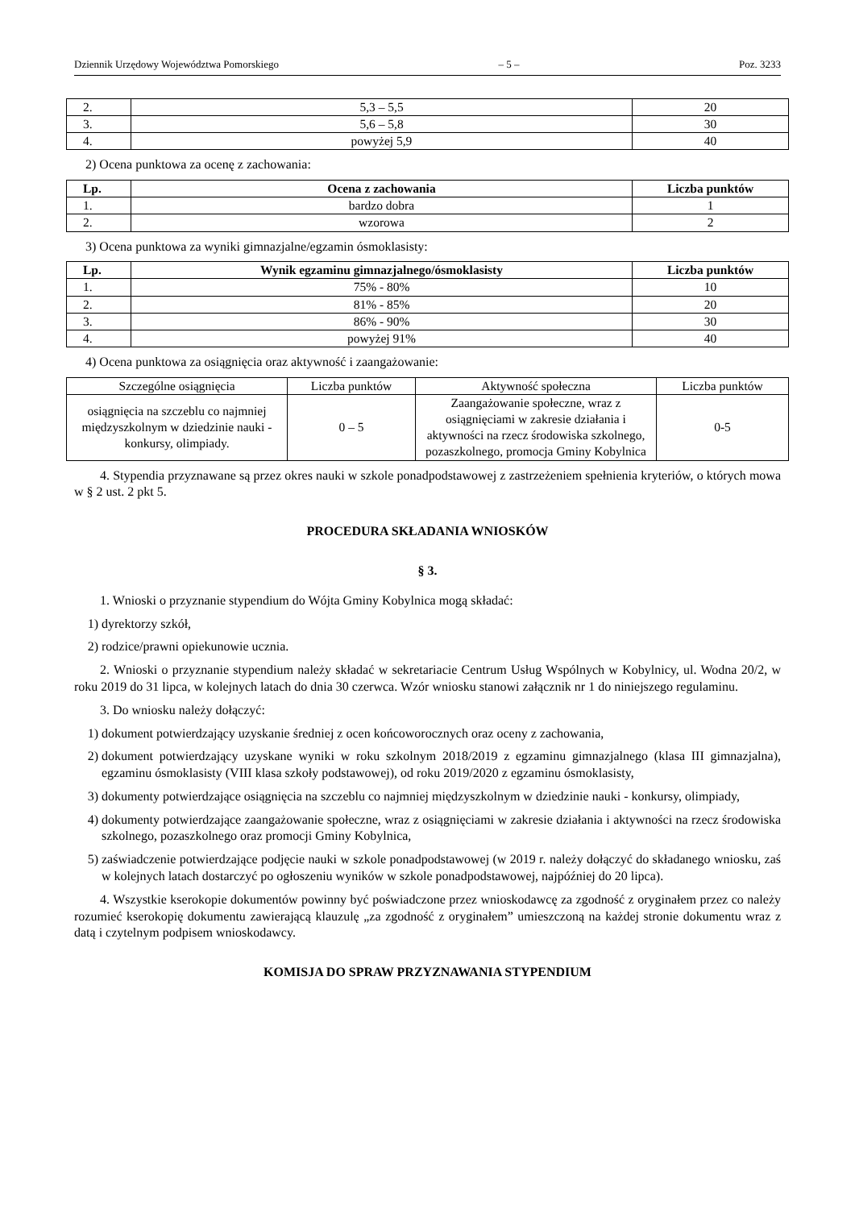Dziennik Urzędowy Województwa Pomorskiego – 5 – Poz. 3233
| 2. | 5,3 – 5,5 | 20 |
| 3. | 5,6 – 5,8 | 30 |
| 4. | powyżej 5,9 | 40 |
2) Ocena punktowa za ocenę z zachowania:
| Lp. | Ocena z zachowania | Liczba punktów |
| --- | --- | --- |
| 1. | bardzo dobra | 1 |
| 2. | wzorowa | 2 |
3) Ocena punktowa za wyniki gimnazjalne/egzamin ósmoklasisty:
| Lp. | Wynik egzaminu gimnazjalnego/ósmoklasisty | Liczba punktów |
| --- | --- | --- |
| 1. | 75% - 80% | 10 |
| 2. | 81% - 85% | 20 |
| 3. | 86% - 90% | 30 |
| 4. | powyżej 91% | 40 |
4) Ocena punktowa za osiągnięcia oraz aktywność i zaangażowanie:
| Szczególne osiągnięcia | Liczba punktów | Aktywność społeczna | Liczba punktów |
| osiągnięcia na szczeblu co najmniej międzyszkolnym w dziedzinie nauki - konkursy, olimpiady. | 0 – 5 | Zaangażowanie społeczne, wraz z osiągnięciami w zakresie działania i aktywności na rzecz środowiska szkolnego, pozaszkolnego, promocja Gminy Kobylnica | 0-5 |
4. Stypendia przyznawane są przez okres nauki w szkole ponadpodstawowej z zastrzeżeniem spełnienia kryteriów, o których mowa w § 2 ust. 2 pkt 5.
PROCEDURA SKŁADANIA WNIOSKÓW
§ 3.
1. Wnioski o przyznanie stypendium do Wójta Gminy Kobylnica mogą składać:
1) dyrektorzy szkół,
2) rodzice/prawni opiekunowie ucznia.
2. Wnioski o przyznanie stypendium należy składać w sekretariacie Centrum Usług Wspólnych w Kobylnicy, ul. Wodna 20/2, w roku 2019 do 31 lipca, w kolejnych latach do dnia 30 czerwca. Wzór wniosku stanowi załącznik nr 1 do niniejszego regulaminu.
3. Do wniosku należy dołączyć:
1) dokument potwierdzający uzyskanie średniej z ocen końcoworocznych oraz oceny z zachowania,
2) dokument potwierdzający uzyskane wyniki w roku szkolnym 2018/2019 z egzaminu gimnazjalnego (klasa III gimnazjalna), egzaminu ósmoklasisty (VIII klasa szkoły podstawowej), od roku 2019/2020 z egzaminu ósmoklasisty,
3) dokumenty potwierdzające osiągnięcia na szczeblu co najmniej międzyszkolnym w dziedzinie nauki - konkursy, olimpiady,
4) dokumenty potwierdzające zaangażowanie społeczne, wraz z osiągnięciami w zakresie działania i aktywności na rzecz środowiska szkolnego, pozaszkolnego oraz promocji Gminy Kobylnica,
5) zaświadczenie potwierdzające podjęcie nauki w szkole ponadpodstawowej (w 2019 r. należy dołączyć do składanego wniosku, zaś w kolejnych latach dostarczyć po ogłoszeniu wyników w szkole ponadpodstawowej, najpóźniej do 20 lipca).
4. Wszystkie kserokopie dokumentów powinny być poświadczone przez wnioskodawcę za zgodność z oryginałem przez co należy rozumieć kserokopię dokumentu zawierającą klauzulę „za zgodność z oryginałem” umieszczoną na każdej stronie dokumentu wraz z datą i czytelnym podpisem wnioskodawcy.
KOMISJA DO SPRAW PRZYZNAWANIA STYPENDIUM